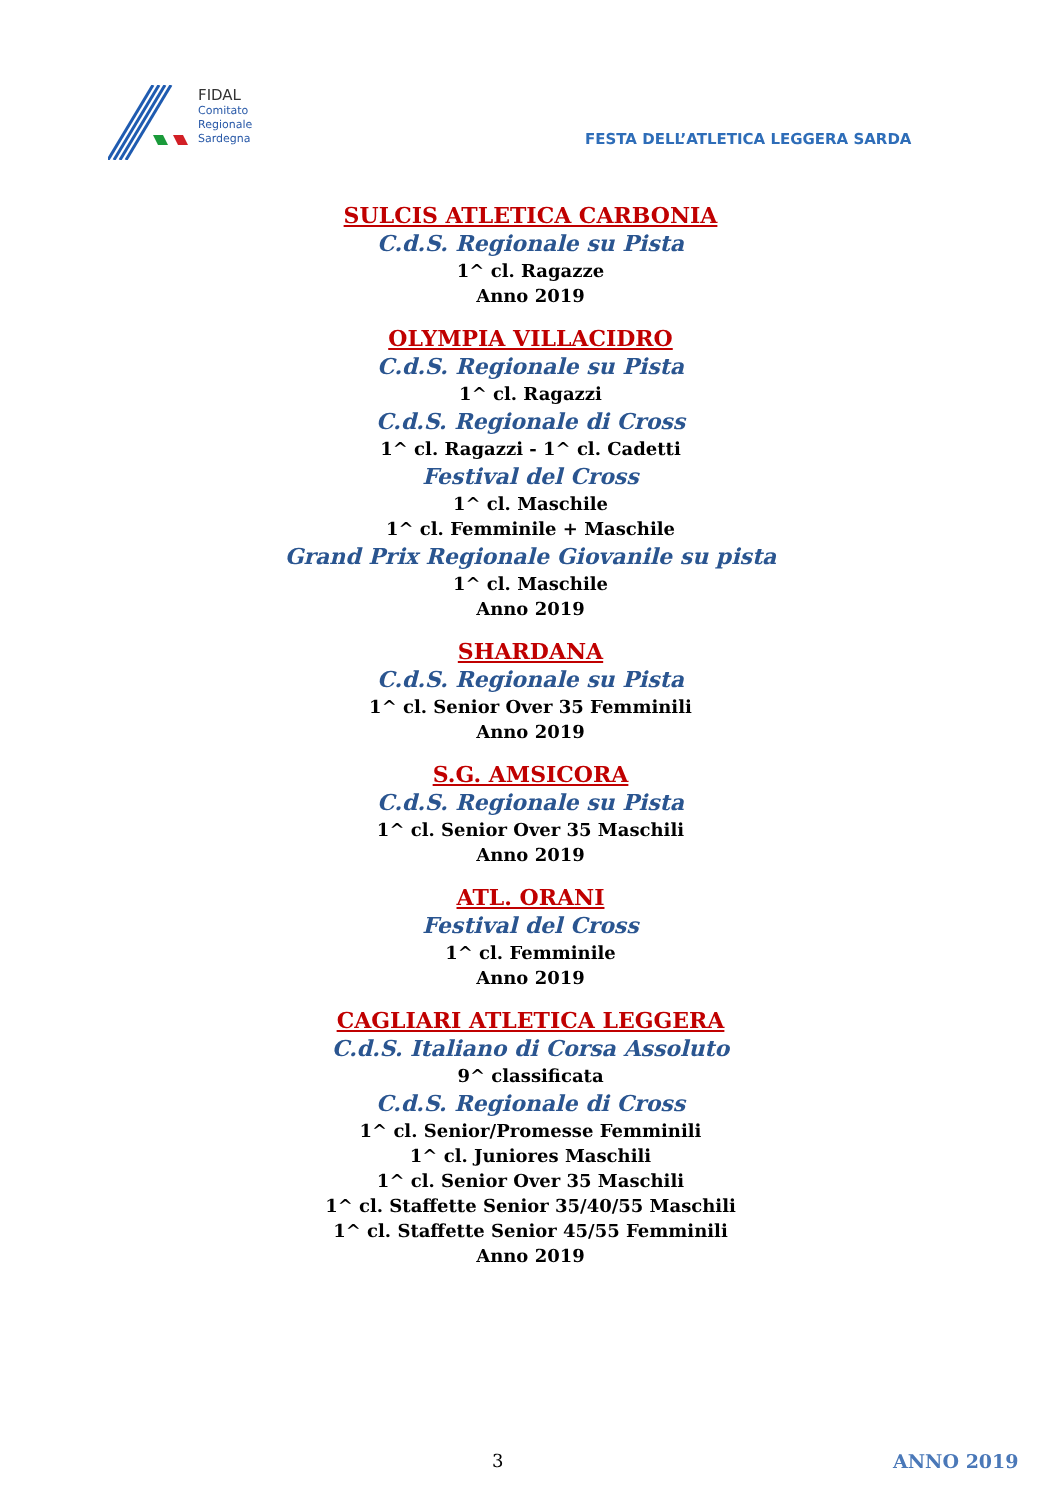FIDAL
Comitato
Regionale
Sardegna
FESTA DELL’ATLETICA LEGGERA SARDA
SULCIS ATLETICA CARBONIA
C.d.S. Regionale su Pista
1^ cl. Ragazze
Anno 2019
OLYMPIA VILLACIDRO
C.d.S. Regionale su Pista
1^ cl. Ragazzi
C.d.S. Regionale di Cross
1^ cl. Ragazzi - 1^ cl. Cadetti
Festival del Cross
1^ cl. Maschile
1^ cl. Femminile + Maschile
Grand Prix Regionale Giovanile su pista
1^ cl. Maschile
Anno 2019
SHARDANA
C.d.S. Regionale su Pista
1^ cl. Senior Over 35 Femminili
Anno 2019
S.G. AMSICORA
C.d.S. Regionale su Pista
1^ cl. Senior Over 35 Maschili
Anno 2019
ATL. ORANI
Festival del Cross
1^ cl. Femminile
Anno 2019
CAGLIARI ATLETICA LEGGERA
C.d.S. Italiano di Corsa Assoluto
9^ classificata
C.d.S. Regionale di Cross
1^ cl. Senior/Promesse Femminili
1^ cl. Juniores Maschili
1^ cl. Senior Over 35 Maschili
1^ cl. Staffette Senior 35/40/55 Maschili
1^ cl. Staffette Senior 45/55 Femminili
Anno 2019
3 ANNO 2019